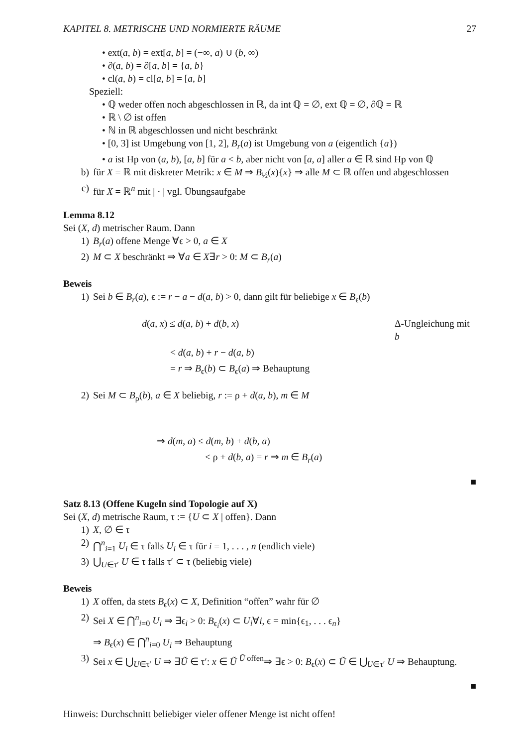KAPITEL 8. METRISCHE UND NORMIERTE RÄUME 27
• ext(a, b) = ext[a, b] = (−∞, a) ∪ (b, ∞)
• ∂(a, b) = ∂[a, b] = {a, b}
• cl(a, b) = cl[a, b] = [a, b]
Speziell:
• ℚ weder offen noch abgeschlossen in ℝ, da int ℚ = ∅, ext ℚ = ∅, ∂ℚ = ℝ
• ℝ \ ∅ ist offen
• ℕ in ℝ abgeschlossen und nicht beschränkt
• [0, 3] ist Umgebung von [1, 2], B<sub>r</sub>(a) ist Umgebung von a (eigentlich {a})
• a ist Hp von (a, b), [a, b] für a < b, aber nicht von [a, a] aller a ∈ ℝ sind Hp von ℚ
b) für X = ℝ mit diskreter Metrik: x ∈ M ⇒ B<sub>½</sub>(x){x} ⇒ alle M ⊂ ℝ offen und abgeschlossen
c) für X = ℝ<sup>n</sup> mit | · | vgl. Übungsaufgabe
Lemma 8.12
Sei (X, d) metrischer Raum. Dann
1) B<sub>r</sub>(a) offene Menge ∀ϵ > 0, a ∈ X
2) M ⊂ X beschränkt ⇒ ∀a ∈ X∃r > 0: M ⊂ B<sub>r</sub>(a)
Beweis
1) Sei b ∈ B<sub>r</sub>(a), ϵ := r − a − d(a, b) > 0, dann gilt für beliebige x ∈ B<sub>ϵ</sub>(b)
d(a, x) ≤ d(a, b) + d(b, x) Δ-Ungleichung mit b
< d(a, b) + r − d(a, b)
= r ⇒ B<sub>ϵ</sub>(b) ⊂ B<sub>ϵ</sub>(a) ⇒ Behauptung
2) Sei M ⊂ B<sub>ρ</sub>(b), a ∈ X beliebig, r := ρ + d(a, b), m ∈ M
⇒ d(m, a) ≤ d(m, b) + d(b, a)
< ρ + d(b, a) = r ⇒ m ∈ B<sub>r</sub>(a)
■
Satz 8.13 (Offene Kugeln sind Topologie auf X)
Sei (X, d) metrische Raum, τ := {U ⊂ X | offen}. Dann
1) X, ∅ ∈ τ
2) ⋂<sup>n</sup><sub>i=1</sub> U<sub>i</sub> ∈ τ falls U<sub>i</sub> ∈ τ für i = 1, . . . , n (endlich viele)
3) ⋃<sub>U∈τ′</sub> U ∈ τ falls τ′ ⊂ τ (beliebig viele)
Beweis
1) X offen, da stets B<sub>ϵ</sub>(x) ⊂ X, Definition “offen” wahr für ∅
2) Sei X ∈ ⋂<sup>n</sup><sub>i=0</sub> U<sub>i</sub> ⇒ ∃ϵ<sub>i</sub> > 0: B<sub>ϵ<sub>i</sub></sub>(x) ⊂ U<sub>i</sub>∀i, ϵ = min{ϵ<sub>1</sub>, . . . ϵ<sub>n</sub>}
⇒ B<sub>ϵ</sub>(x) ∈ ⋂<sup>n</sup><sub>i=0</sub> U<sub>i</sub> ⇒ Behauptung
3) Sei x ∈ ⋃<sub>U∈τ′</sub> U ⇒ ∃Ũ ∈ τ′: x ∈ Ũ <sup>Ũ offen</sup>⇒ ∃ϵ > 0: B<sub>ϵ</sub>(x) ⊂ Ũ ∈ ⋃<sub>U∈τ′</sub> U ⇒ Behauptung.
■
Hinweis: Durchschnitt beliebiger vieler offener Menge ist nicht offen!